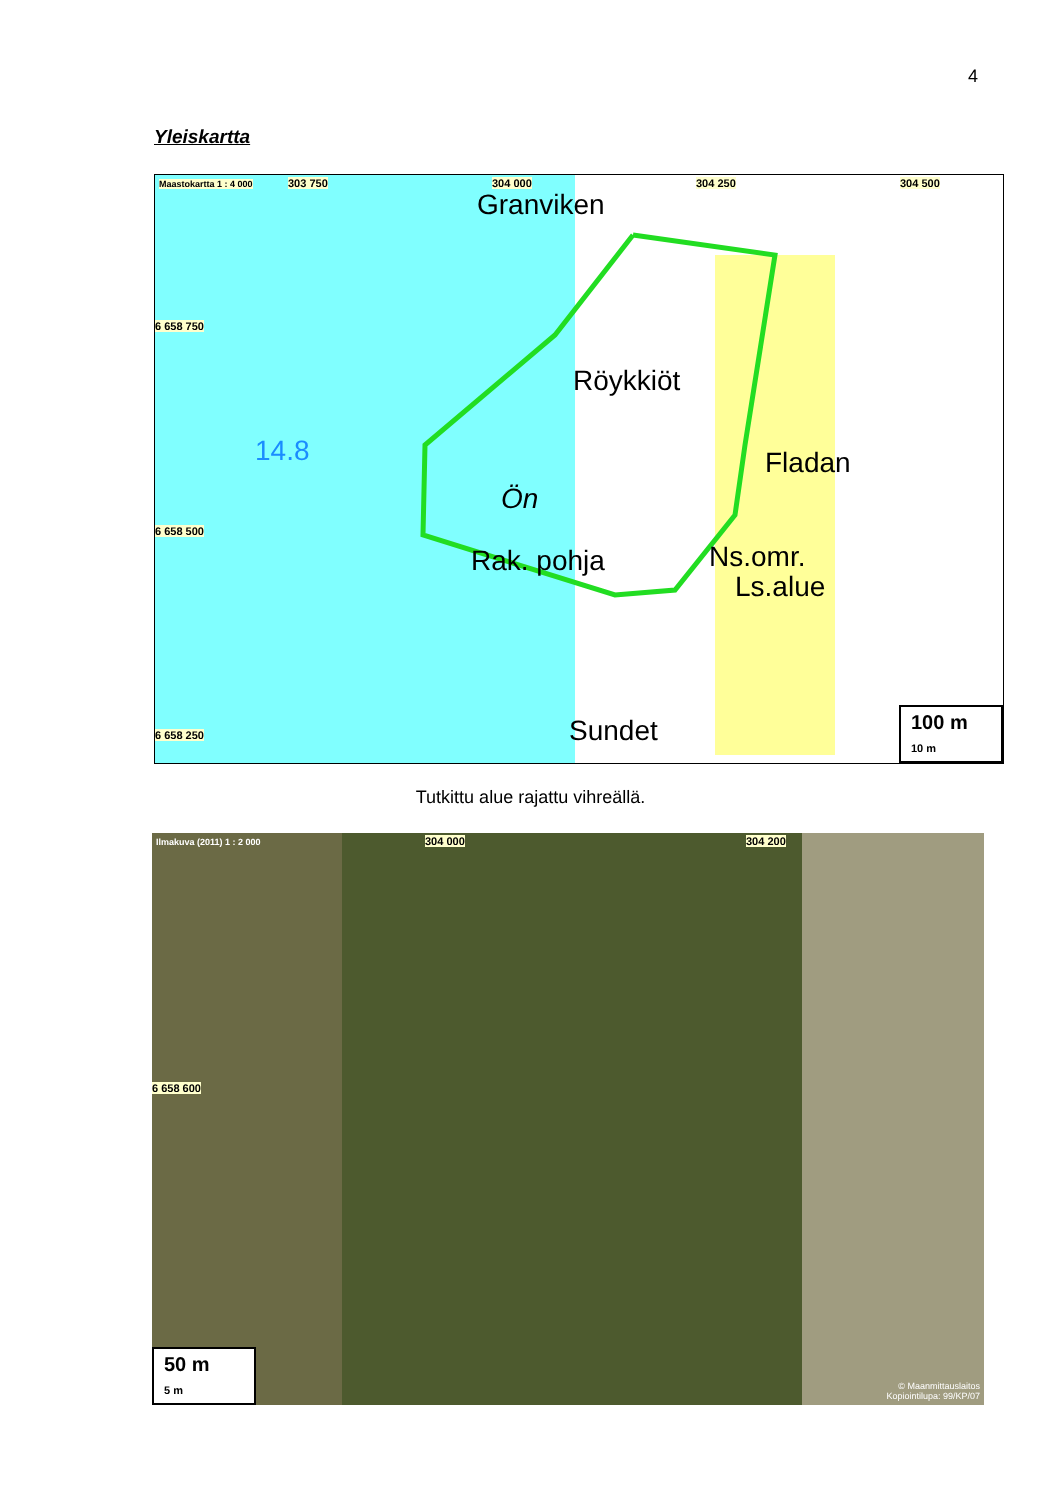4
Yleiskartta
Maastokartta 1 : 4 000 303 750 304 000 304 250 304 500
Granviken
6 658 750
Röykkiöt
14.8 Fladan
Ön
6 658 500
Rak. pohja Ns.omr.
Ls.alue
Sundet 6 658 250 100 m
10 m
Tutkittu alue rajattu vihreällä.
Ilmakuva (2011) 1 : 2 000 304 000 304 200
6 658 600
50 m
5 m
© Maanmittauslaitos
Kopiointilupa: 99/KP/07